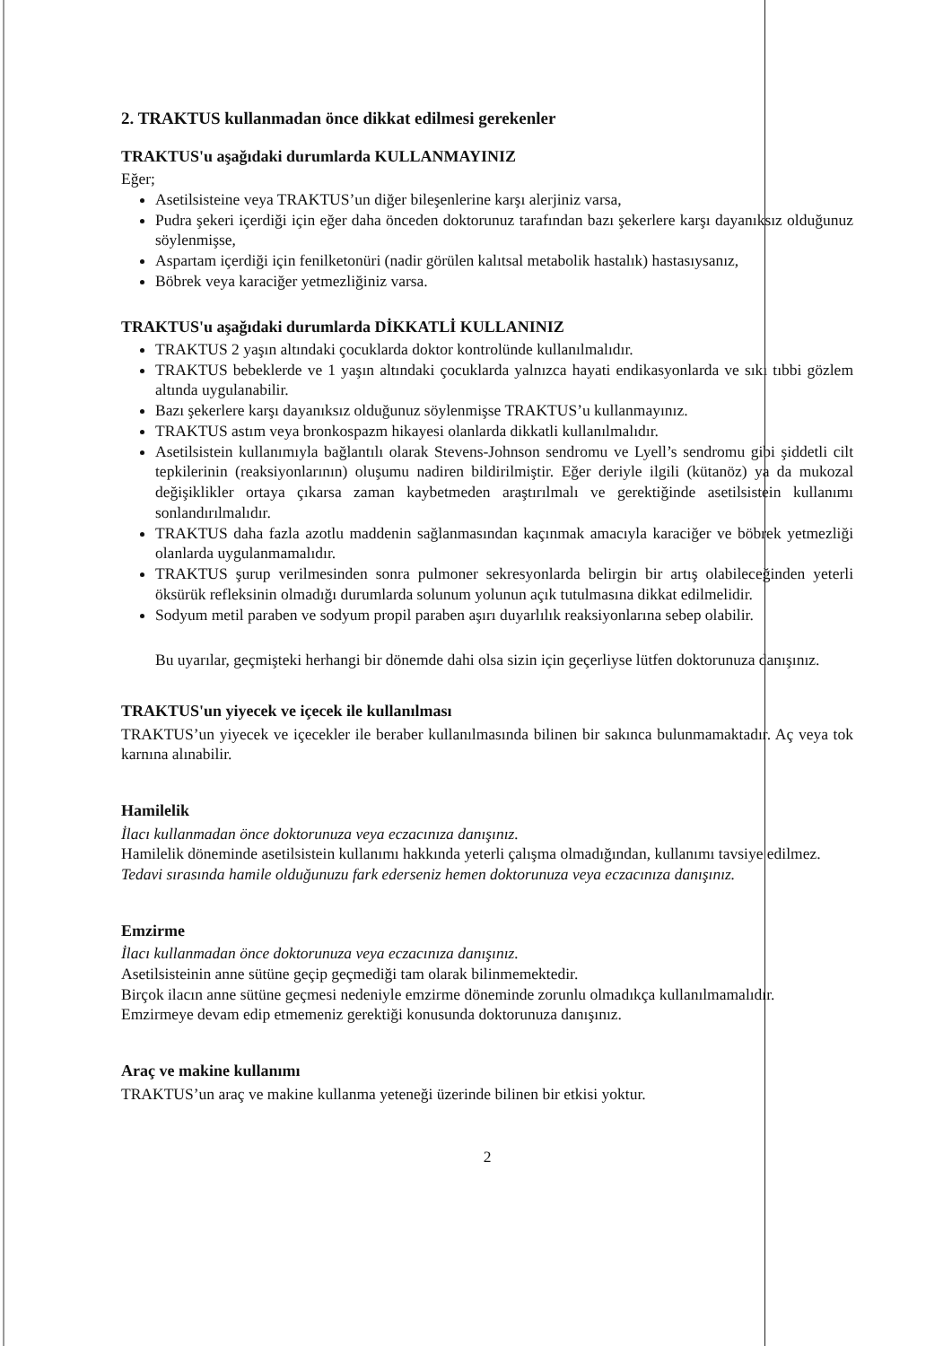2. TRAKTUS kullanmadan önce dikkat edilmesi gerekenler
TRAKTUS'u aşağıdaki durumlarda KULLANMAYINIZ
Eğer;
Asetilsisteine veya TRAKTUS’un diğer bileşenlerine karşı alerjiniz varsa,
Pudra şekeri içerdiği için eğer daha önceden doktorunuz tarafından bazı şekerlere karşı dayanıksız olduğunuz söylenmişse,
Aspartam içerdiği için fenilketonüri (nadir görülen kalıtsal metabolik hastalık) hastasıysanız,
Böbrek veya karaciğer yetmezliğiniz varsa.
TRAKTUS'u aşağıdaki durumlarda DİKKATLİ KULLANINIZ
TRAKTUS 2 yaşın altındaki çocuklarda doktor kontrolünde kullanılmalıdır.
TRAKTUS bebeklerde ve 1 yaşın altındaki çocuklarda yalnızca hayati endikasyonlarda ve sıkı tıbbi gözlem altında uygulanabilir.
Bazı şekerlere karşı dayanıksız olduğunuz söylenmişse TRAKTUS’u kullanmayınız.
TRAKTUS astım veya bronkospazm hikayesi olanlarda dikkatli kullanılmalıdır.
Asetilsistein kullanımıyla bağlantılı olarak Stevens-Johnson sendromu ve Lyell’s sendromu gibi şiddetli cilt tepkilerinin (reaksiyonlarının) oluşumu nadiren bildirilmiştir. Eğer deriyle ilgili (kütanöz) ya da mukozal değişiklikler ortaya çıkarsa zaman kaybetmeden araştırılmalı ve gerektiğinde asetilsistein kullanımı sonlandırılmalıdır.
TRAKTUS daha fazla azotlu maddenin sağlanmasından kaçınmak amacıyla karaciğer ve böbrek yetmezliği olanlarda uygulanmamalıdır.
TRAKTUS şurup verilmesinden sonra pulmoner sekresyonlarda belirgin bir artış olabileceğinden yeterli öksürük refleksinin olmadığı durumlarda solunum yolunun açık tutulmasına dikkat edilmelidir.
Sodyum metil paraben ve sodyum propil paraben aşırı duyarlılık reaksiyonlarına sebep olabilir.
Bu uyarılar, geçmişteki herhangi bir dönemde dahi olsa sizin için geçerliyse lütfen doktorunuza danışınız.
TRAKTUS'un yiyecek ve içecek ile kullanılması
TRAKTUS’un yiyecek ve içecekler ile beraber kullanılmasında bilinen bir sakınca bulunmamaktadır. Aç veya tok karnına alınabilir.
Hamilelik
İlacı kullanmadan önce doktorunuza veya eczacınıza danışınız.
Hamilelik döneminde asetilsistein kullanımı hakkında yeterli çalışma olmadığından, kullanımı tavsiye edilmez.
Tedavi sırasında hamile olduğunuzu fark ederseniz hemen doktorunuza veya eczacınıza danışınız.
Emzirme
İlacı kullanmadan önce doktorunuza veya eczacınıza danışınız.
Asetilsisteinin anne sütüne geçip geçmediği tam olarak bilinmemektedir.
Birçok ilacın anne sütüne geçmesi nedeniyle emzirme döneminde zorunlu olmadıkça kullanılmamalıdır.
Emzirmeye devam edip etmemeniz gerektiği konusunda doktorunuza danışınız.
Araç ve makine kullanımı
TRAKTUS’un araç ve makine kullanma yeteneği üzerinde bilinen bir etkisi yoktur.
2